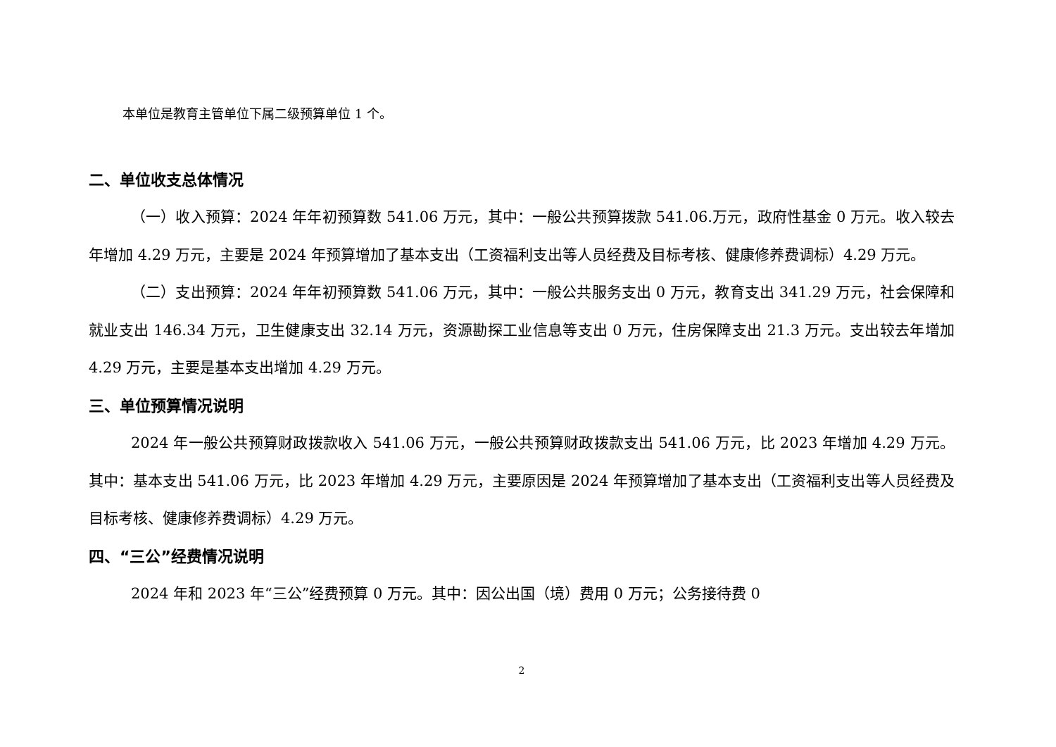本单位是教育主管单位下属二级预算单位 1 个。
二、单位收支总体情况
（一）收入预算：2024 年年初预算数 541.06 万元，其中：一般公共预算拨款 541.06.万元，政府性基金 0 万元。收入较去年增加 4.29 万元，主要是 2024 年预算增加了基本支出（工资福利支出等人员经费及目标考核、健康修养费调标）4.29 万元。
（二）支出预算：2024 年年初预算数 541.06 万元，其中：一般公共服务支出 0 万元，教育支出 341.29 万元，社会保障和就业支出 146.34 万元，卫生健康支出 32.14 万元，资源勘探工业信息等支出 0 万元，住房保障支出 21.3 万元。支出较去年增加 4.29 万元，主要是基本支出增加 4.29 万元。
三、单位预算情况说明
2024 年一般公共预算财政拨款收入 541.06 万元，一般公共预算财政拨款支出 541.06 万元，比 2023 年增加 4.29 万元。其中：基本支出 541.06 万元，比 2023 年增加 4.29 万元，主要原因是 2024 年预算增加了基本支出（工资福利支出等人员经费及目标考核、健康修养费调标）4.29 万元。
四、“三公”经费情况说明
2024 年和 2023 年“三公”经费预算 0 万元。其中：因公出国（境）费用 0 万元；公务接待费 0
2